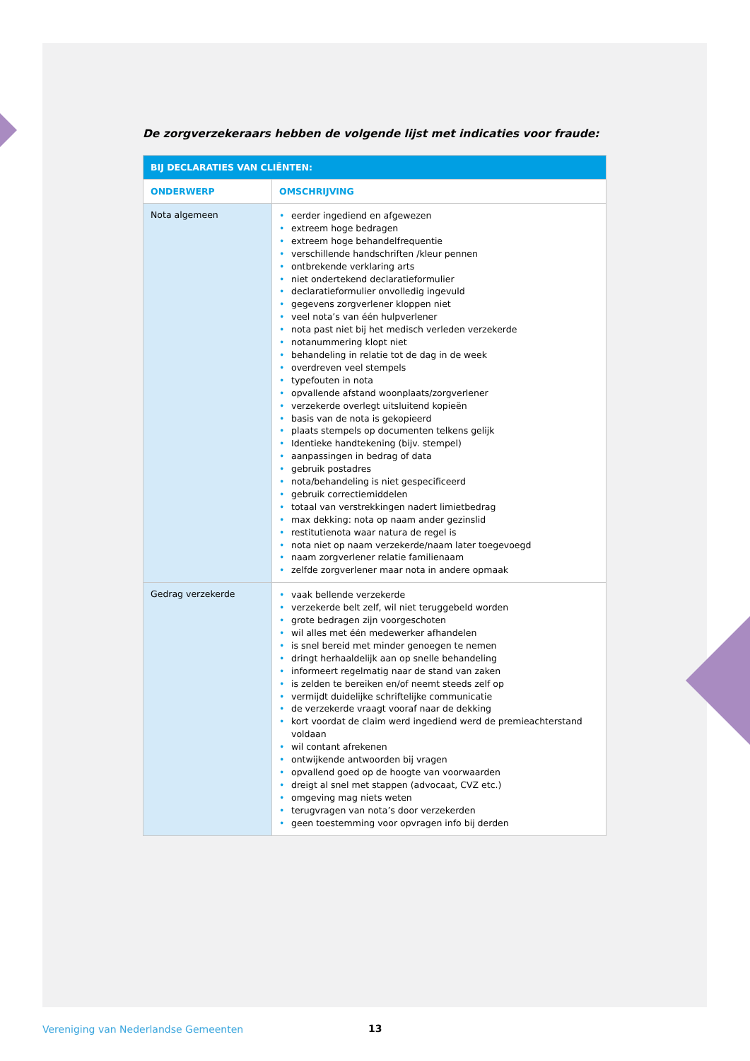De zorgverzekeraars hebben de volgende lijst met indicaties voor fraude:
| BIJ DECLARATIES VAN CLIËNTEN: | |
| --- | --- |
| ONDERWERP | OMSCHRIJVING |
| Nota algemeen | • eerder ingediend en afgewezen • extreem hoge bedragen • extreem hoge behandelfrequentie • verschillende handschriften /kleur pennen • ontbrekende verklaring arts • niet ondertekend declaratieformulier • declaratieformulier onvolledig ingevuld • gegevens zorgverlener kloppen niet • veel nota’s van één hulpverlener • nota past niet bij het medisch verleden verzekerde • notanummering klopt niet • behandeling in relatie tot de dag in de week • overdreven veel stempels • typefouten in nota • opvallende afstand woonplaats/zorgverlener • verzekerde overlegt uitsluitend kopieën • basis van de nota is gekopieerd • plaats stempels op documenten telkens gelijk • Identieke handtekening (bijv. stempel) • aanpassingen in bedrag of data • gebruik postadres • nota/behandeling is niet gespecificeerd • gebruik correctiemiddelen • totaal van verstrekkingen nadert limietbedrag • max dekking: nota op naam ander gezinslid • restitutienota waar natura de regel is • nota niet op naam verzekerde/naam later toegevoegd • naam zorgverlener relatie familienaam • zelfde zorgverlener maar nota in andere opmaak |
| Gedrag verzekerde | • vaak bellende verzekerde • verzekerde belt zelf, wil niet teruggebeld worden • grote bedragen zijn voorgeschoten • wil alles met één medewerker afhandelen • is snel bereid met minder genoegen te nemen • dringt herhaaldelijk aan op snelle behandeling • informeert regelmatig naar de stand van zaken • is zelden te bereiken en/of neemt steeds zelf op • vermijdt duidelijke schriftelijke communicatie • de verzekerde vraagt vooraf naar de dekking • kort voordat de claim werd ingediend werd de premieachterstand voldaan • wil contant afrekenen • ontwijkende antwoorden bij vragen • opvallend goed op de hoogte van voorwaarden • dreigt al snel met stappen (advocaat, CVZ etc.) • omgeving mag niets weten • terugvragen van nota’s door verzekerden • geen toestemming voor opvragen info bij derden |
Vereniging van Nederlandse Gemeenten
13